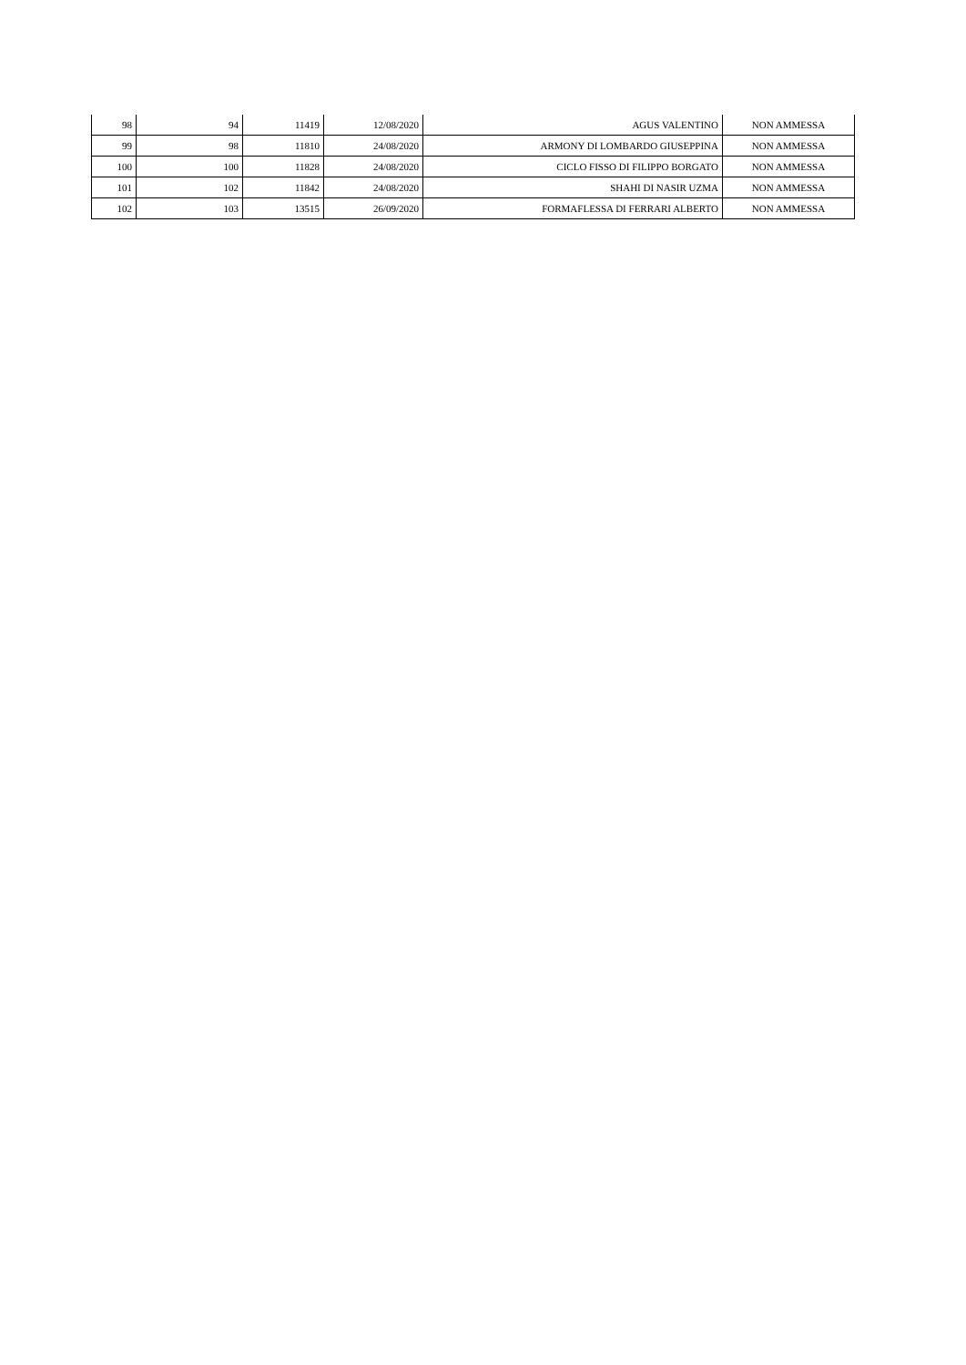| 98 | 94 | 11419 | 12/08/2020 | AGUS VALENTINO | NON AMMESSA |
| 99 | 98 | 11810 | 24/08/2020 | ARMONY DI LOMBARDO GIUSEPPINA | NON AMMESSA |
| 100 | 100 | 11828 | 24/08/2020 | CICLO FISSO DI FILIPPO BORGATO | NON AMMESSA |
| 101 | 102 | 11842 | 24/08/2020 | SHAHI DI NASIR UZMA | NON AMMESSA |
| 102 | 103 | 13515 | 26/09/2020 | FORMAFLESSA DI FERRARI ALBERTO | NON AMMESSA |